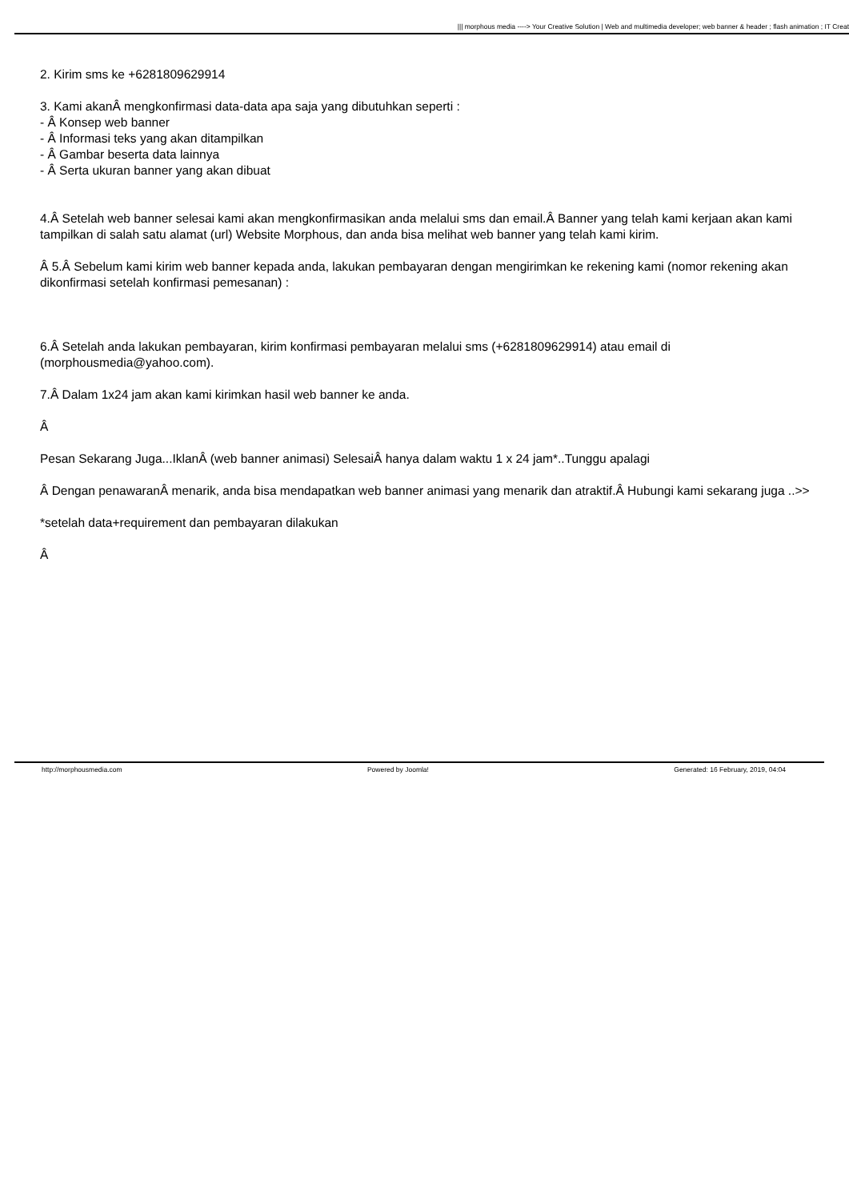||| morphous media ----> Your Creative Solution | Web and multimedia developer; web banner & header ; flash animation ; IT Creat
2. Kirim sms ke +6281809629914
3. Kami akanÂ mengkonfirmasi data-data apa saja yang dibutuhkan seperti :
- Â Konsep web banner
- Â Informasi teks yang akan ditampilkan
- Â Gambar beserta data lainnya
- Â Serta ukuran banner yang akan dibuat
4.Â Setelah web banner selesai kami akan mengkonfirmasikan anda melalui sms dan email.Â Banner yang telah kami kerjaan akan kami tampilkan di salah satu alamat (url) Website Morphous, dan anda bisa melihat web banner yang telah kami kirim.
Â 5.Â Sebelum kami kirim web banner kepada anda, lakukan pembayaran dengan mengirimkan ke rekening kami (nomor rekening akan dikonfirmasi setelah konfirmasi pemesanan) :
6.Â Setelah anda lakukan pembayaran, kirim konfirmasi pembayaran melalui sms (+6281809629914) atau email di (morphousmedia@yahoo.com).
7.Â Dalam 1x24 jam akan kami kirimkan hasil web banner ke anda.
Â
Pesan Sekarang Juga...IklanÂ (web banner animasi) SelesaiÂ hanya dalam waktu 1 x 24 jam*..Tunggu apalagi
Â Dengan penawaranÂ menarik, anda bisa mendapatkan web banner animasi yang menarik dan atraktif.Â Hubungi kami sekarang juga ..>>
*setelah data+requirement dan pembayaran dilakukan
Â
http://morphousmedia.com Powered by Joomla! Generated: 16 February, 2019, 04:04